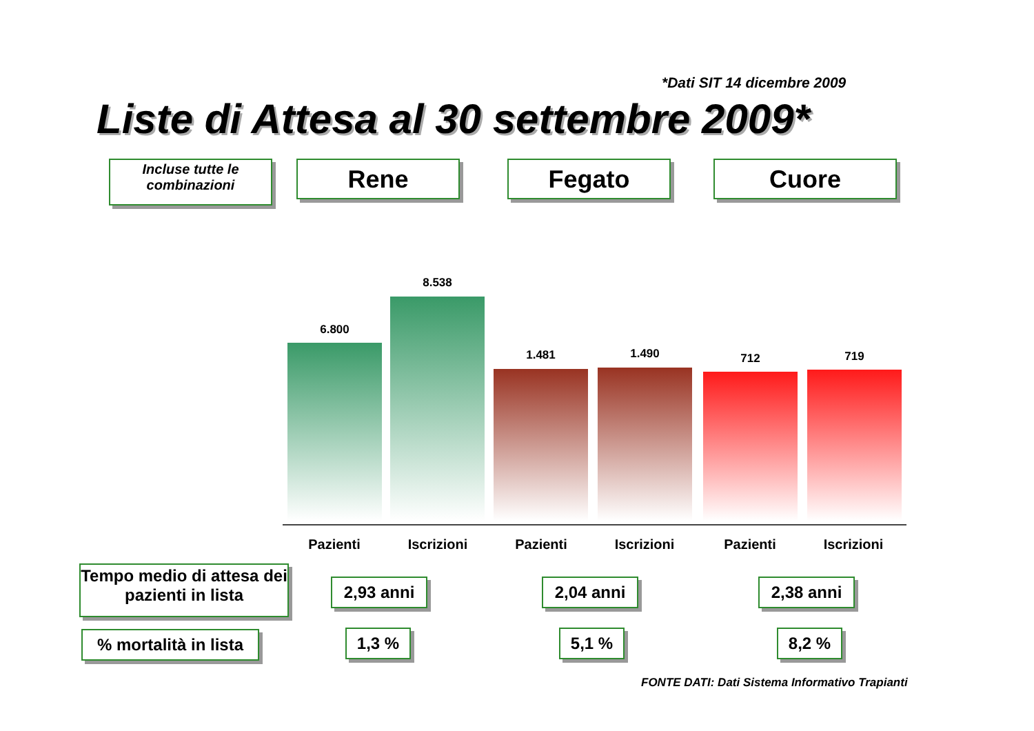*Dati SIT 14 dicembre 2009
Liste di Attesa al 30 settembre 2009*
Incluse tutte le combinazioni
Rene Fegato Cuore
6.800
8.538
1.481 1.490 712 719
Pazienti Iscrizioni Pazienti Iscrizioni Pazienti Iscrizioni
Tempo medio di attesa dei pazienti in lista
2,93 anni 2,04 anni 2,38 anni
% mortalità in lista
1,3 % 5,1 % 8,2 %
FONTE DATI: Dati Sistema Informativo Trapianti